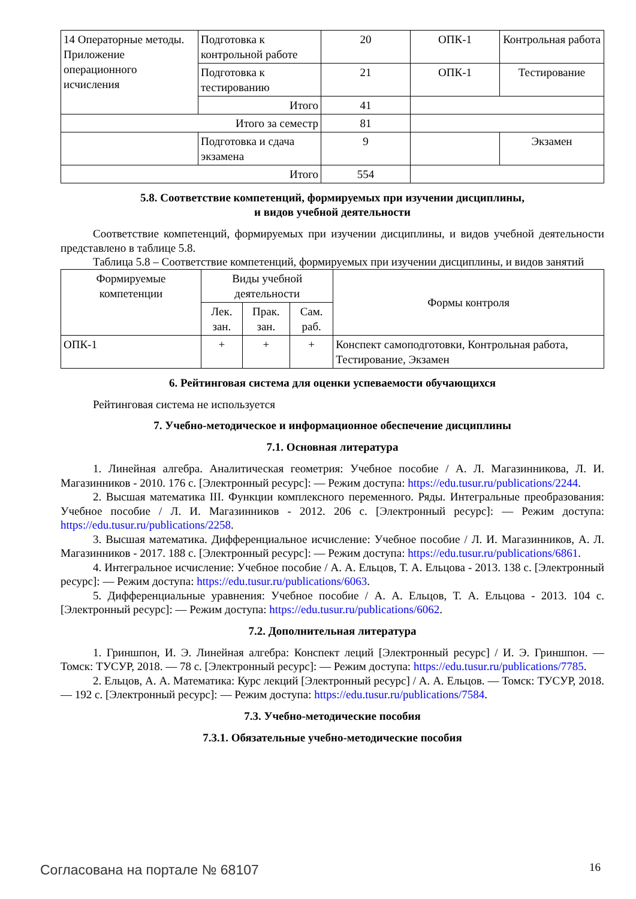| 14 Операторные методы. Приложение операционного исчисления | Подготовка к контрольной работе | 20 | ОПК-1 | Контрольная работа |
| | Подготовка к тестированию | 21 | ОПК-1 | Тестирование |
| | Итого | 41 | | |
| Итого за семестр | | 81 | | |
| | Подготовка и сдача экзамена | 9 | | Экзамен |
| Итого | | 554 | | |
5.8. Соответствие компетенций, формируемых при изучении дисциплины,
и видов учебной деятельности
Соответствие компетенций, формируемых при изучении дисциплины, и видов учебной деятельности представлено в таблице 5.8.
Таблица 5.8 – Соответствие компетенций, формируемых при изучении дисциплины, и видов занятий
| Формируемые компетенции | Виды учебной деятельности | | | Формы контроля |
| --- | --- | --- | --- | --- |
| | Лек. зан. | Прак. зан. | Сам. раб. | |
| ОПК-1 | + | + | + | Конспект самоподготовки, Контрольная работа, Тестирование, Экзамен |
6. Рейтинговая система для оценки успеваемости обучающихся
Рейтинговая система не используется
7. Учебно-методическое и информационное обеспечение дисциплины
7.1. Основная литература
1. Линейная алгебра. Аналитическая геометрия: Учебное пособие / А. Л. Магазинникова, Л. И. Магазинников - 2010. 176 с. [Электронный ресурс]: — Режим доступа: https://edu.tusur.ru/publications/2244.
2. Высшая математика III. Функции комплексного переменного. Ряды. Интегральные преобразования: Учебное пособие / Л. И. Магазинников - 2012. 206 с. [Электронный ресурс]: — Режим доступа: https://edu.tusur.ru/publications/2258.
3. Высшая математика. Дифференциальное исчисление: Учебное пособие / Л. И. Магазинников, А. Л. Магазинников - 2017. 188 с. [Электронный ресурс]: — Режим доступа: https://edu.tusur.ru/publications/6861.
4. Интегральное исчисление: Учебное пособие / А. А. Ельцов, Т. А. Ельцова - 2013. 138 с. [Электронный ресурс]: — Режим доступа: https://edu.tusur.ru/publications/6063.
5. Дифференциальные уравнения: Учебное пособие / А. А. Ельцов, Т. А. Ельцова - 2013. 104 с. [Электронный ресурс]: — Режим доступа: https://edu.tusur.ru/publications/6062.
7.2. Дополнительная литература
1. Гриншпон, И. Э. Линейная алгебра: Конспект леций [Электронный ресурс] / И. Э. Гриншпон. — Томск: ТУСУР, 2018. — 78 с. [Электронный ресурс]: — Режим доступа: https://edu.tusur.ru/publications/7785.
2. Ельцов, А. А. Математика: Курс лекций [Электронный ресурс] / А. А. Ельцов. — Томск: ТУСУР, 2018. — 192 с. [Электронный ресурс]: — Режим доступа: https://edu.tusur.ru/publications/7584.
7.3. Учебно-методические пособия
7.3.1. Обязательные учебно-методические пособия
Согласована на портале № 68107 16